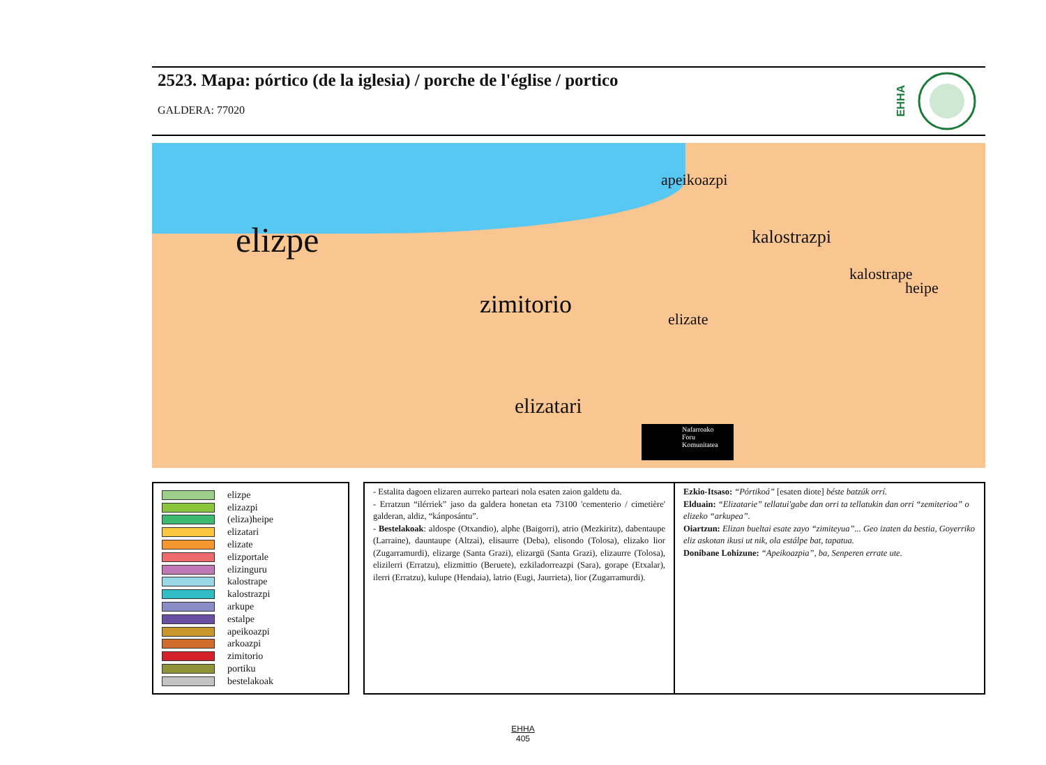2523. Mapa: pórtico (de la iglesia) / porche de l'église / portico
GALDERA: 77020
EHHA
elizpe
zimitorio
elizatari
kalostrazpi
apeikoazpi
heipe
kalostrape
elizate
Nafarroako
Foru
Komunitatea
elizpe
elizazpi
(eliza)heipe
elizatari
elizate
elizportale
elizinguru
kalostrape
kalostrazpi
arkupe
estalpe
apeikoazpi
arkoazpi
zimitorio
portiku
bestelakoak
- Estalita dagoen elizaren aurreko parteari nola esaten zaion galdetu da.
- Erratzun “ilérriek” jaso da galdera honetan eta 73100 'cementerio / cimetière' galderan, aldiz, “kánposántu”.
- Bestelakoak: aldospe (Otxandio), alphe (Baigorri), atrio (Mezkiritz), dabentaupe (Larraine), dauntaupe (Altzai), elisaurre (Deba), elisondo (Tolosa), elizako lior (Zugarramurdi), elizarge (Santa Grazi), elizargü (Santa Grazi), elizaurre (Tolosa), elizilerri (Erratzu), elizmittio (Beruete), ezkiladorreazpi (Sara), gorape (Etxalar), ilerri (Erratzu), kulupe (Hendaia), latrio (Eugi, Jaurrieta), lior (Zugarramurdi).
Ezkio-Itsaso: “Pórtikoá” [esaten diote] béste batzúk orrí.
Elduain: “Elizatarie” tellatui'gabe dan orri ta tellatukin dan orri “zemiterioa” o elizeko “arkupea”.
Oiartzun: Elizan bueltai esate zayo “zimiteyua”... Geo izaten da bestia, Goyerriko eliz askotan ikusi ut nik, ola estálpe bat, tapatua.
Donibane Lohizune: “Apeikoazpia”, ba, Senperen errate ute.
EHHA
405